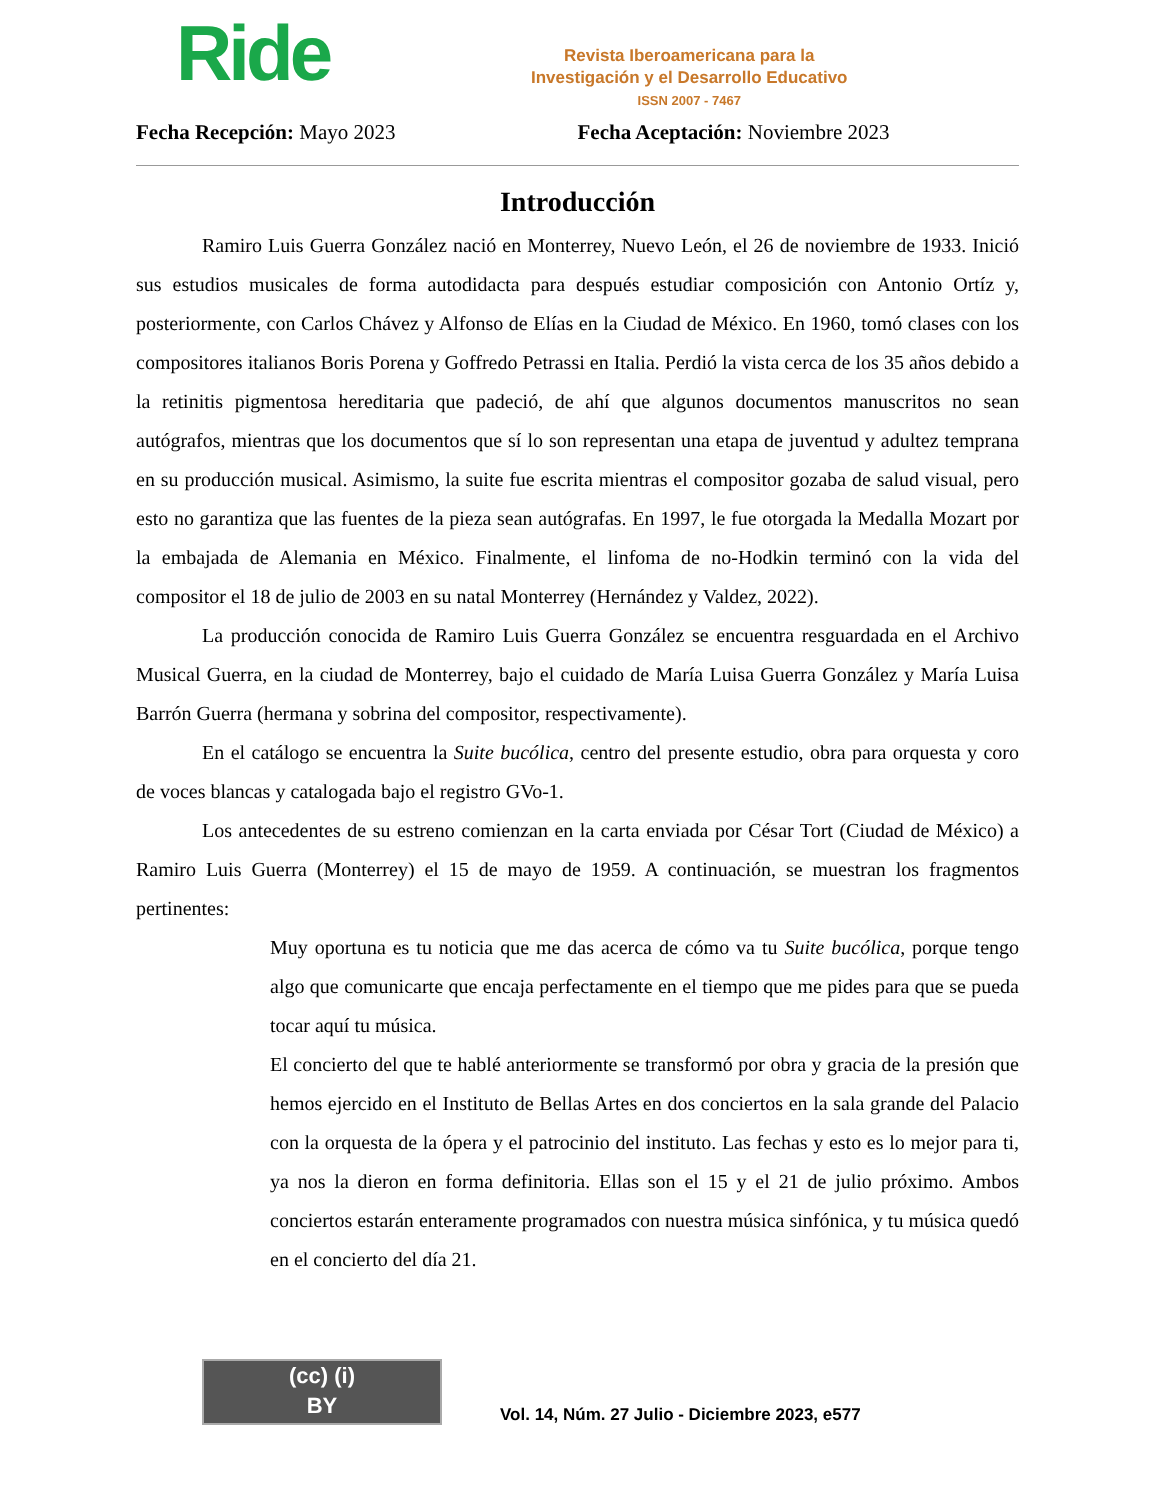Ride
Revista Iberoamericana para la
Investigación y el Desarrollo Educativo
ISSN 2007 - 7467
Fecha Recepción: Mayo 2023 Fecha Aceptación: Noviembre 2023
Introducción
Ramiro Luis Guerra González nació en Monterrey, Nuevo León, el 26 de noviembre de 1933. Inició sus estudios musicales de forma autodidacta para después estudiar composición con Antonio Ortíz y, posteriormente, con Carlos Chávez y Alfonso de Elías en la Ciudad de México. En 1960, tomó clases con los compositores italianos Boris Porena y Goffredo Petrassi en Italia. Perdió la vista cerca de los 35 años debido a la retinitis pigmentosa hereditaria que padeció, de ahí que algunos documentos manuscritos no sean autógrafos, mientras que los documentos que sí lo son representan una etapa de juventud y adultez temprana en su producción musical. Asimismo, la suite fue escrita mientras el compositor gozaba de salud visual, pero esto no garantiza que las fuentes de la pieza sean autógrafas. En 1997, le fue otorgada la Medalla Mozart por la embajada de Alemania en México. Finalmente, el linfoma de no-Hodkin terminó con la vida del compositor el 18 de julio de 2003 en su natal Monterrey (Hernández y Valdez, 2022).
La producción conocida de Ramiro Luis Guerra González se encuentra resguardada en el Archivo Musical Guerra, en la ciudad de Monterrey, bajo el cuidado de María Luisa Guerra González y María Luisa Barrón Guerra (hermana y sobrina del compositor, respectivamente).
En el catálogo se encuentra la Suite bucólica, centro del presente estudio, obra para orquesta y coro de voces blancas y catalogada bajo el registro GVo-1.
Los antecedentes de su estreno comienzan en la carta enviada por César Tort (Ciudad de México) a Ramiro Luis Guerra (Monterrey) el 15 de mayo de 1959. A continuación, se muestran los fragmentos pertinentes:
Muy oportuna es tu noticia que me das acerca de cómo va tu Suite bucólica, porque tengo algo que comunicarte que encaja perfectamente en el tiempo que me pides para que se pueda tocar aquí tu música.
El concierto del que te hablé anteriormente se transformó por obra y gracia de la presión que hemos ejercido en el Instituto de Bellas Artes en dos conciertos en la sala grande del Palacio con la orquesta de la ópera y el patrocinio del instituto. Las fechas y esto es lo mejor para ti, ya nos la dieron en forma definitoria. Ellas son el 15 y el 21 de julio próximo. Ambos conciertos estarán enteramente programados con nuestra música sinfónica, y tu música quedó en el concierto del día 21.
(cc) (i)
BY
Vol. 14, Núm. 27 Julio - Diciembre 2023, e577